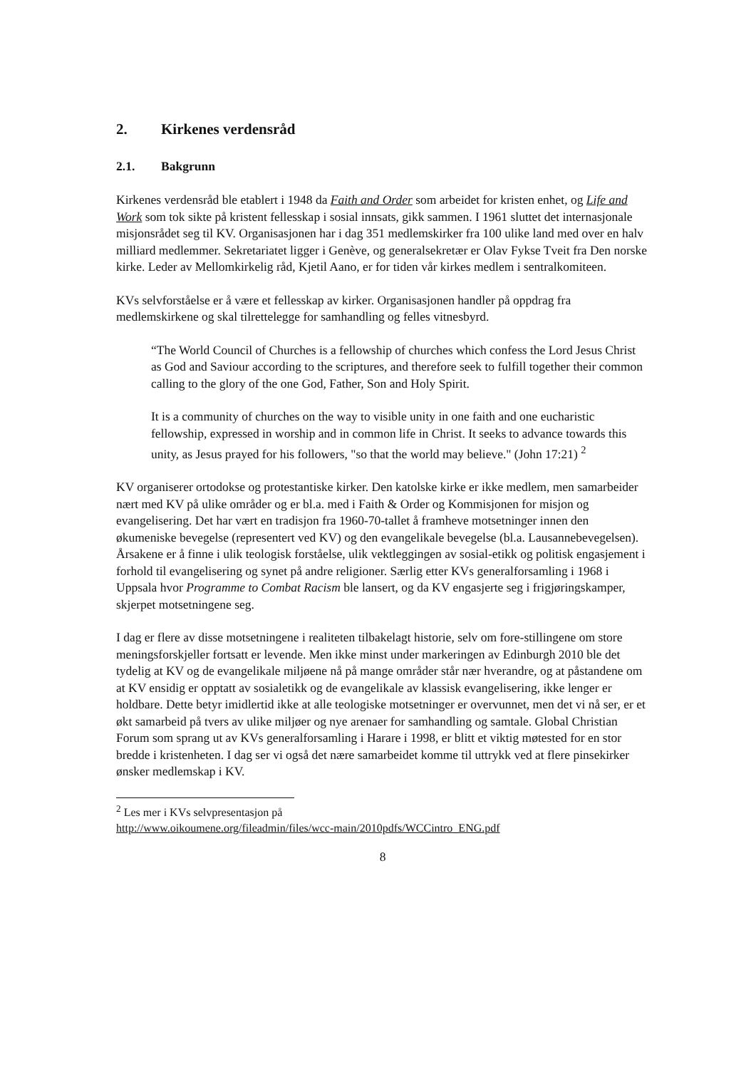2. Kirkenes verdensråd
2.1. Bakgrunn
Kirkenes verdensråd ble etablert i 1948 da Faith and Order som arbeidet for kristen enhet, og Life and Work som tok sikte på kristent fellesskap i sosial innsats, gikk sammen. I 1961 sluttet det internasjonale misjonsrådet seg til KV. Organisasjonen har i dag 351 medlemskirker fra 100 ulike land med over en halv milliard medlemmer. Sekretariatet ligger i Genève, og generalsekretær er Olav Fykse Tveit fra Den norske kirke. Leder av Mellomkirkelig råd, Kjetil Aano, er for tiden vår kirkes medlem i sentralkomiteen.
KVs selvforståelse er å være et fellesskap av kirker. Organisasjonen handler på oppdrag fra medlemskirkene og skal tilrettelegge for samhandling og felles vitnesbyrd.
“The World Council of Churches is a fellowship of churches which confess the Lord Jesus Christ as God and Saviour according to the scriptures, and therefore seek to fulfill together their common calling to the glory of the one God, Father, Son and Holy Spirit.
It is a community of churches on the way to visible unity in one faith and one eucharistic fellowship, expressed in worship and in common life in Christ. It seeks to advance towards this unity, as Jesus prayed for his followers, "so that the world may believe." (John 17:21) <sup>2</sup>
KV organiserer ortodokse og protestantiske kirker. Den katolske kirke er ikke medlem, men samarbeider nært med KV på ulike områder og er bl.a. med i Faith & Order og Kommisjonen for misjon og evangelisering. Det har vært en tradisjon fra 1960-70-tallet å framheve motsetninger innen den økumeniske bevegelse (representert ved KV) og den evangelikale bevegelse (bl.a. Lausannebevegelsen). Årsakene er å finne i ulik teologisk forståelse, ulik vektleggingen av sosial-etikk og politisk engasjement i forhold til evangelisering og synet på andre religioner. Særlig etter KVs generalforsamling i 1968 i Uppsala hvor Programme to Combat Racism ble lansert, og da KV engasjerte seg i frigjøringskamper, skjerpet motsetningene seg.
I dag er flere av disse motsetningene i realiteten tilbakelagt historie, selv om fore-stillingene om store meningsforskjeller fortsatt er levende. Men ikke minst under markeringen av Edinburgh 2010 ble det tydelig at KV og de evangelikale miljøene nå på mange områder står nær hverandre, og at påstandene om at KV ensidig er opptatt av sosialetikk og de evangelikale av klassisk evangelisering, ikke lenger er holdbare. Dette betyr imidlertid ikke at alle teologiske motsetninger er overvunnet, men det vi nå ser, er et økt samarbeid på tvers av ulike miljøer og nye arenaer for samhandling og samtale. Global Christian Forum som sprang ut av KVs generalforsamling i Harare i 1998, er blitt et viktig møtested for en stor bredde i kristenheten. I dag ser vi også det nære samarbeidet komme til uttrykk ved at flere pinsekirker ønsker medlemskap i KV.
<sup>2</sup> Les mer i KVs selvpresentasjon på
http://www.oikoumene.org/fileadmin/files/wcc-main/2010pdfs/WCCintro_ENG.pdf
8